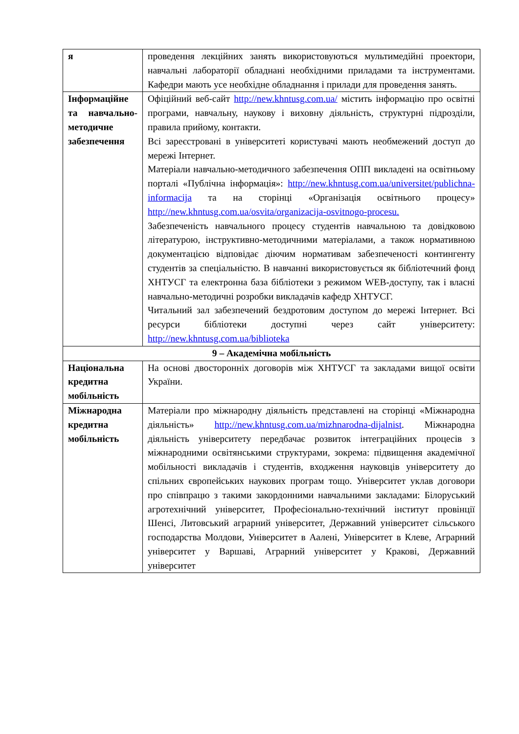| я | проведення лекційних занять використовуються мультимедійні проектори, навчальні лабораторії обладнані необхідними приладами та інструментами. Кафедри мають усе необхідне обладнання і прилади для проведення занять. |
| Інформаційне та навчально-методичне забезпечення | Офіційний веб-сайт http://new.khntusg.com.ua/ містить інформацію про освітні програми, навчальну, наукову і виховну діяльність, структурні підрозділи, правила прийому, контакти. Всі зареєстровані в університеті користувачі мають необмежений доступ до мережі Інтернет. Матеріали навчально-методичного забезпечення ОПП викладені на освітньому порталі «Публічна інформація»: http://new.khntusg.com.ua/universitet/publichna-informacija та на сторінці «Організація освітнього процесу» http://new.khntusg.com.ua/osvita/organizacija-osvitnogo-procesu. Забезпеченість навчального процесу студентів навчальною та довідковою літературою, інструктивно-методичними матеріалами, а також нормативною документацією відповідає діючим нормативам забезпеченості контингенту студентів за спеціальністю. В навчанні використовується як бібліотечний фонд ХНТУСГ та електронна база бібліотеки з режимом WEB-доступу, так і власні навчально-методичні розробки викладачів кафедр ХНТУСГ. Читальний зал забезпечений бездротовим доступом до мережі Інтернет. Всі ресурси бібліотеки доступні через сайт університету: http://new.khntusg.com.ua/biblioteka |
| 9 – Академічна мобільність | |
| Національна кредитна мобільність | На основі двосторонніх договорів між ХНТУСГ та закладами вищої освіти України. |
| Міжнародна кредитна мобільність | Матеріали про міжнародну діяльність представлені на сторінці «Міжнародна діяльність» http://new.khntusg.com.ua/mizhnarodna-dijalnist . Міжнародна діяльність університету передбачає розвиток інтеграційних процесів з міжнародними освітянськими структурами, зокрема: підвищення академічної мобільності викладачів і студентів, входження науковців університету до спільних європейських наукових програм тощо. Університет уклав договори про співпрацю з такими закордонними навчальними закладами: Білоруський агротехнічний університет, Професіонально-технічний інститут провінції Шенсі, Литовський аграрний університет, Державний університет сільського господарства Молдови, Університет в Аалені, Університет в Клеве, Аграрний університет у Варшаві, Аграрний університет у Кракові, Державний університет |